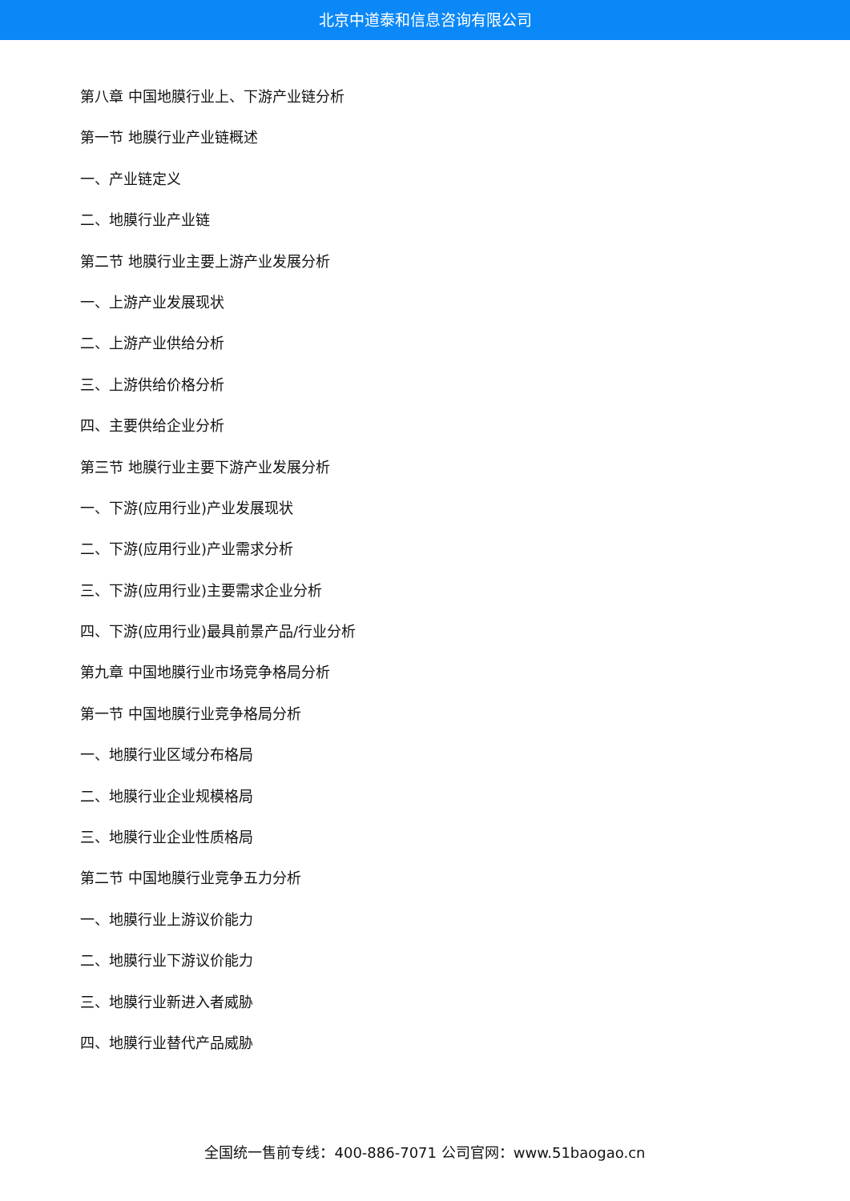北京中道泰和信息咨询有限公司
第八章 中国地膜行业上、下游产业链分析
第一节 地膜行业产业链概述
一、产业链定义
二、地膜行业产业链
第二节 地膜行业主要上游产业发展分析
一、上游产业发展现状
二、上游产业供给分析
三、上游供给价格分析
四、主要供给企业分析
第三节 地膜行业主要下游产业发展分析
一、下游(应用行业)产业发展现状
二、下游(应用行业)产业需求分析
三、下游(应用行业)主要需求企业分析
四、下游(应用行业)最具前景产品/行业分析
第九章 中国地膜行业市场竞争格局分析
第一节 中国地膜行业竞争格局分析
一、地膜行业区域分布格局
二、地膜行业企业规模格局
三、地膜行业企业性质格局
第二节 中国地膜行业竞争五力分析
一、地膜行业上游议价能力
二、地膜行业下游议价能力
三、地膜行业新进入者威胁
四、地膜行业替代产品威胁
全国统一售前专线：400-886-7071 公司官网：www.51baogao.cn